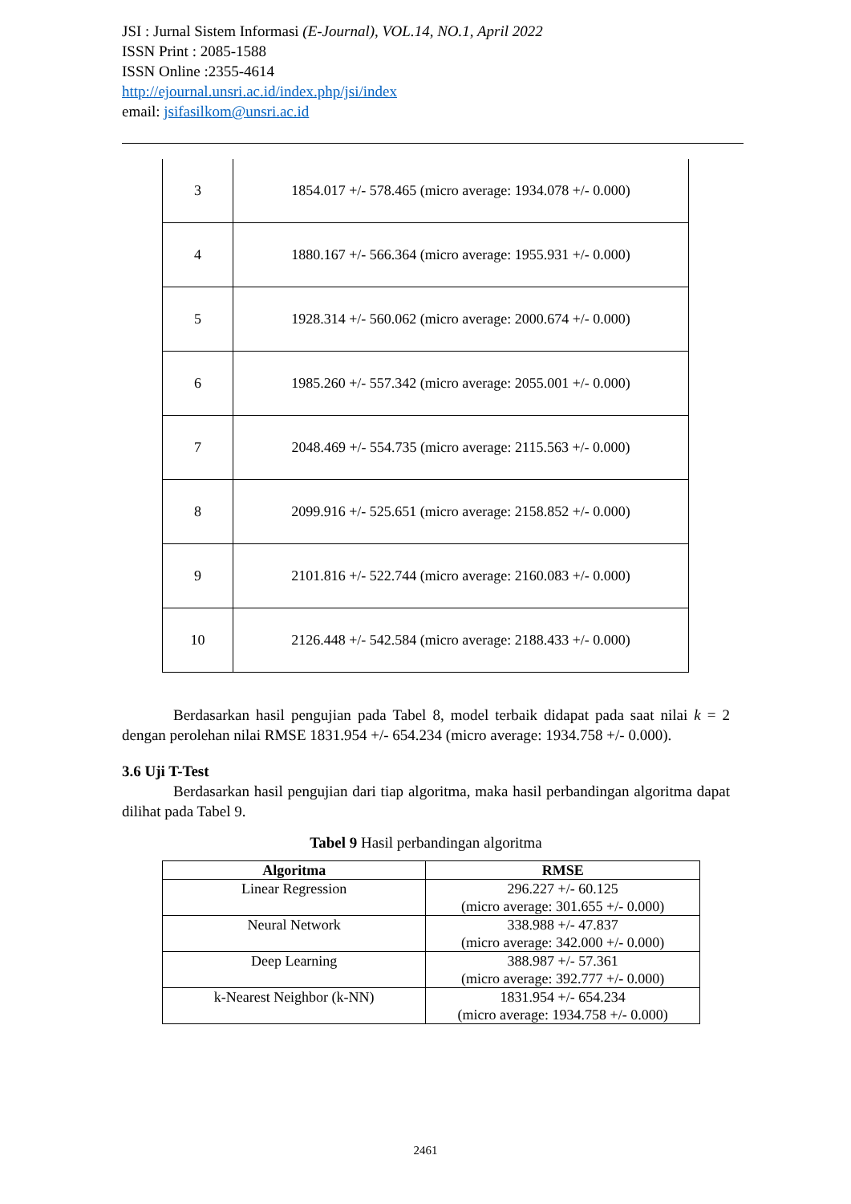JSI : Jurnal Sistem Informasi (E-Journal), VOL.14, NO.1, April 2022
ISSN Print : 2085-1588
ISSN Online :2355-4614
http://ejournal.unsri.ac.id/index.php/jsi/index
email: jsifasilkom@unsri.ac.id
| 3 | 1854.017 +/- 578.465 (micro average: 1934.078 +/- 0.000) |
| 4 | 1880.167 +/- 566.364 (micro average: 1955.931 +/- 0.000) |
| 5 | 1928.314 +/- 560.062 (micro average: 2000.674 +/- 0.000) |
| 6 | 1985.260 +/- 557.342 (micro average: 2055.001 +/- 0.000) |
| 7 | 2048.469 +/- 554.735 (micro average: 2115.563 +/- 0.000) |
| 8 | 2099.916 +/- 525.651 (micro average: 2158.852 +/- 0.000) |
| 9 | 2101.816 +/- 522.744 (micro average: 2160.083 +/- 0.000) |
| 10 | 2126.448 +/- 542.584 (micro average: 2188.433 +/- 0.000) |
Berdasarkan hasil pengujian pada Tabel 8, model terbaik didapat pada saat nilai k = 2 dengan perolehan nilai RMSE 1831.954 +/- 654.234 (micro average: 1934.758 +/- 0.000).
3.6 Uji T-Test
Berdasarkan hasil pengujian dari tiap algoritma, maka hasil perbandingan algoritma dapat dilihat pada Tabel 9.
Tabel 9 Hasil perbandingan algoritma
| Algoritma | RMSE |
| --- | --- |
| Linear Regression | 296.227 +/- 60.125 (micro average: 301.655 +/- 0.000) |
| Neural Network | 338.988 +/- 47.837 (micro average: 342.000 +/- 0.000) |
| Deep Learning | 388.987 +/- 57.361 (micro average: 392.777 +/- 0.000) |
| k-Nearest Neighbor (k-NN) | 1831.954 +/- 654.234 (micro average: 1934.758 +/- 0.000) |
2461